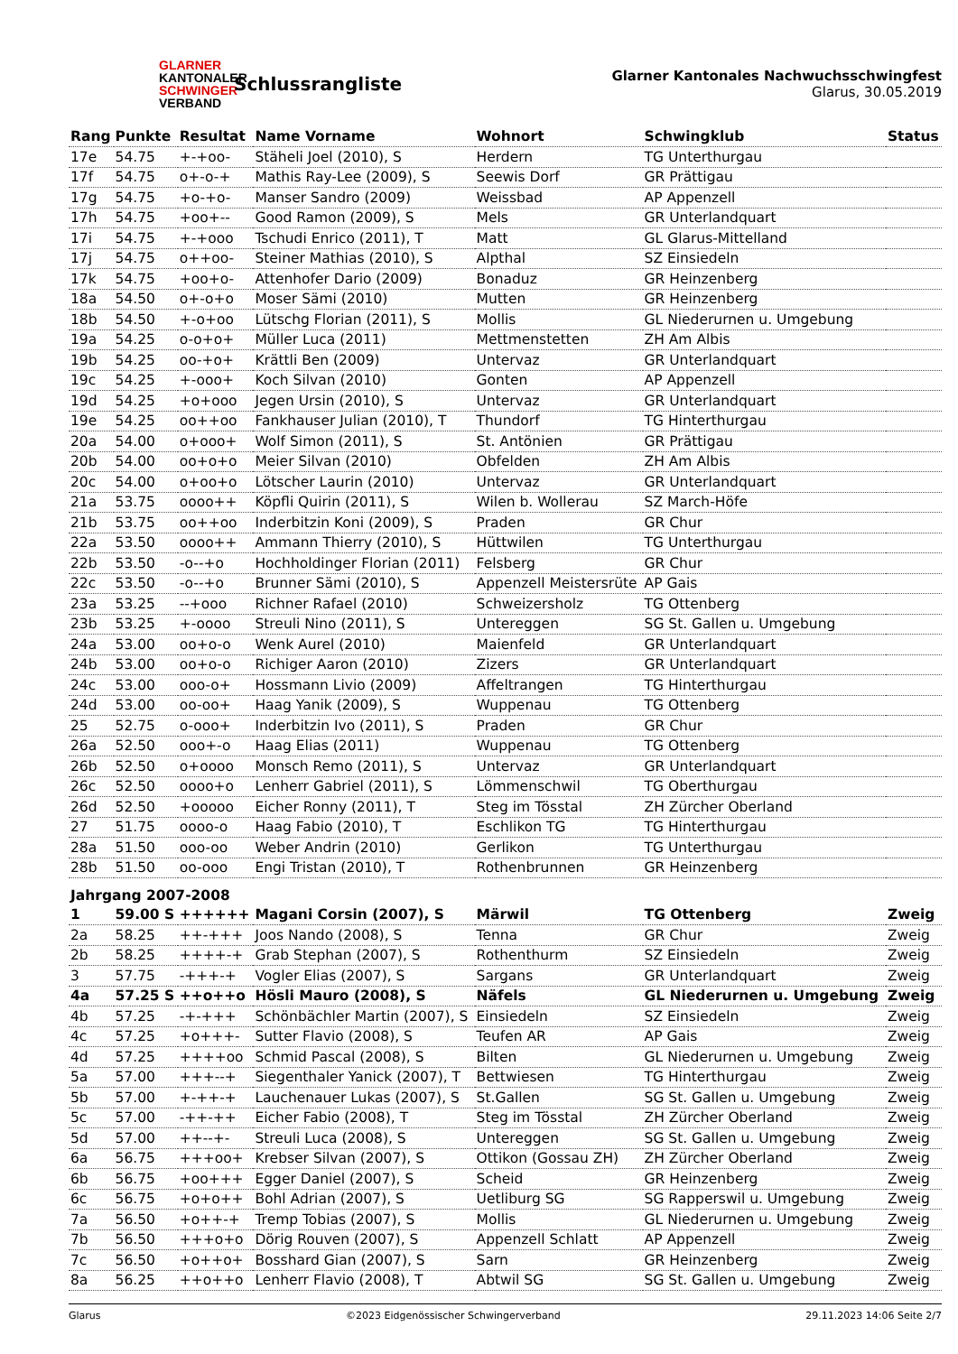GLARNER
KANTONALER
SCHWINGER
VERBAND
Schlussrangliste
Glarner Kantonales Nachwuchsschwingfest
Glarus, 30.05.2019
| Rang | Punkte | Resultat | Name Vorname | Wohnort | Schwingklub | Status |
| --- | --- | --- | --- | --- | --- | --- |
| 17e | 54.75 | +-+oo- | Stäheli Joel (2010), S | Herdern | TG Unterthurgau | |
| 17f | 54.75 | o+-o-+ | Mathis Ray-Lee (2009), S | Seewis Dorf | GR Prättigau | |
| 17g | 54.75 | +o-+o- | Manser Sandro (2009) | Weissbad | AP Appenzell | |
| 17h | 54.75 | +oo+-- | Good Ramon (2009), S | Mels | GR Unterlandquart | |
| 17i | 54.75 | +-+ooo | Tschudi Enrico (2011), T | Matt | GL Glarus-Mittelland | |
| 17j | 54.75 | o++oo- | Steiner Mathias (2010), S | Alpthal | SZ Einsiedeln | |
| 17k | 54.75 | +oo+o- | Attenhofer Dario (2009) | Bonaduz | GR Heinzenberg | |
| 18a | 54.50 | o+-o+o | Moser Sämi (2010) | Mutten | GR Heinzenberg | |
| 18b | 54.50 | +-o+oo | Lütschg Florian (2011), S | Mollis | GL Niederurnen u. Umgebung | |
| 19a | 54.25 | o-o+o+ | Müller Luca (2011) | Mettmenstetten | ZH Am Albis | |
| 19b | 54.25 | oo-+o+ | Krättli Ben (2009) | Untervaz | GR Unterlandquart | |
| 19c | 54.25 | +-ooo+ | Koch Silvan (2010) | Gonten | AP Appenzell | |
| 19d | 54.25 | +o+ooo | Jegen Ursin (2010), S | Untervaz | GR Unterlandquart | |
| 19e | 54.25 | oo++oo | Fankhauser Julian (2010), T | Thundorf | TG Hinterthurgau | |
| 20a | 54.00 | o+ooo+ | Wolf Simon (2011), S | St. Antönien | GR Prättigau | |
| 20b | 54.00 | oo+o+o | Meier Silvan (2010) | Obfelden | ZH Am Albis | |
| 20c | 54.00 | o+oo+o | Lötscher Laurin (2010) | Untervaz | GR Unterlandquart | |
| 21a | 53.75 | oooo++ | Köpfli Quirin (2011), S | Wilen b. Wollerau | SZ March-Höfe | |
| 21b | 53.75 | oo++oo | Inderbitzin Koni (2009), S | Praden | GR Chur | |
| 22a | 53.50 | oooo++ | Ammann Thierry (2010), S | Hüttwilen | TG Unterthurgau | |
| 22b | 53.50 | -o--+o | Hochholdinger Florian (2011) | Felsberg | GR Chur | |
| 22c | 53.50 | -o--+o | Brunner Sämi (2010), S | Appenzell Meistersrüte | AP Gais | |
| 23a | 53.25 | --+ooo | Richner Rafael (2010) | Schweizersholz | TG Ottenberg | |
| 23b | 53.25 | +-oooo | Streuli Nino (2011), S | Untereggen | SG St. Gallen u. Umgebung | |
| 24a | 53.00 | oo+o-o | Wenk Aurel (2010) | Maienfeld | GR Unterlandquart | |
| 24b | 53.00 | oo+o-o | Richiger Aaron (2010) | Zizers | GR Unterlandquart | |
| 24c | 53.00 | ooo-o+ | Hossmann Livio (2009) | Affeltrangen | TG Hinterthurgau | |
| 24d | 53.00 | oo-oo+ | Haag Yanik (2009), S | Wuppenau | TG Ottenberg | |
| 25 | 52.75 | o-ooo+ | Inderbitzin Ivo (2011), S | Praden | GR Chur | |
| 26a | 52.50 | ooo+-o | Haag Elias (2011) | Wuppenau | TG Ottenberg | |
| 26b | 52.50 | o+oooo | Monsch Remo (2011), S | Untervaz | GR Unterlandquart | |
| 26c | 52.50 | oooo+o | Lenherr Gabriel (2011), S | Lömmenschwil | TG Oberthurgau | |
| 26d | 52.50 | +ooooo | Eicher Ronny (2011), T | Steg im Tösstal | ZH Zürcher Oberland | |
| 27 | 51.75 | oooo-o | Haag Fabio (2010), T | Eschlikon TG | TG Hinterthurgau | |
| 28a | 51.50 | ooo-oo | Weber Andrin (2010) | Gerlikon | TG Unterthurgau | |
| 28b | 51.50 | oo-ooo | Engi Tristan (2010), T | Rothenbrunnen | GR Heinzenberg | |
| Jahrgang 2007-2008 | | | | | | |
| 1 | 59.00 S | ++++++ | Magani Corsin (2007), S | Märwil | TG Ottenberg | Zweig |
| 2a | 58.25 | ++-+++ | Joos Nando (2008), S | Tenna | GR Chur | Zweig |
| 2b | 58.25 | ++++-+ | Grab Stephan (2007), S | Rothenthurm | SZ Einsiedeln | Zweig |
| 3 | 57.75 | -+++-+ | Vogler Elias (2007), S | Sargans | GR Unterlandquart | Zweig |
| 4a | 57.25 S | ++o++o | Hösli Mauro (2008), S | Näfels | GL Niederurnen u. Umgebung | Zweig |
| 4b | 57.25 | -+-+++ | Schönbächler Martin (2007), S | Einsiedeln | SZ Einsiedeln | Zweig |
| 4c | 57.25 | +o+++- | Sutter Flavio (2008), S | Teufen AR | AP Gais | Zweig |
| 4d | 57.25 | ++++oo | Schmid Pascal (2008), S | Bilten | GL Niederurnen u. Umgebung | Zweig |
| 5a | 57.00 | +++--+ | Siegenthaler Yanick (2007), T | Bettwiesen | TG Hinterthurgau | Zweig |
| 5b | 57.00 | +-++-+ | Lauchenauer Lukas (2007), S | St.Gallen | SG St. Gallen u. Umgebung | Zweig |
| 5c | 57.00 | -++-++ | Eicher Fabio (2008), T | Steg im Tösstal | ZH Zürcher Oberland | Zweig |
| 5d | 57.00 | ++--+- | Streuli Luca (2008), S | Untereggen | SG St. Gallen u. Umgebung | Zweig |
| 6a | 56.75 | +++oo+ | Krebser Silvan (2007), S | Ottikon (Gossau ZH) | ZH Zürcher Oberland | Zweig |
| 6b | 56.75 | +oo+++ | Egger Daniel (2007), S | Scheid | GR Heinzenberg | Zweig |
| 6c | 56.75 | +o+o++ | Bohl Adrian (2007), S | Uetliburg SG | SG Rapperswil u. Umgebung | Zweig |
| 7a | 56.50 | +o++-+ | Tremp Tobias (2007), S | Mollis | GL Niederurnen u. Umgebung | Zweig |
| 7b | 56.50 | +++o+o | Dörig Rouven (2007), S | Appenzell Schlatt | AP Appenzell | Zweig |
| 7c | 56.50 | +o++o+ | Bosshard Gian (2007), S | Sarn | GR Heinzenberg | Zweig |
| 8a | 56.25 | ++o++o | Lenherr Flavio (2008), T | Abtwil SG | SG St. Gallen u. Umgebung | Zweig |
Glarus ©2023 Eidgenössischer Schwingerverband 29.11.2023 14:06 Seite 2/7